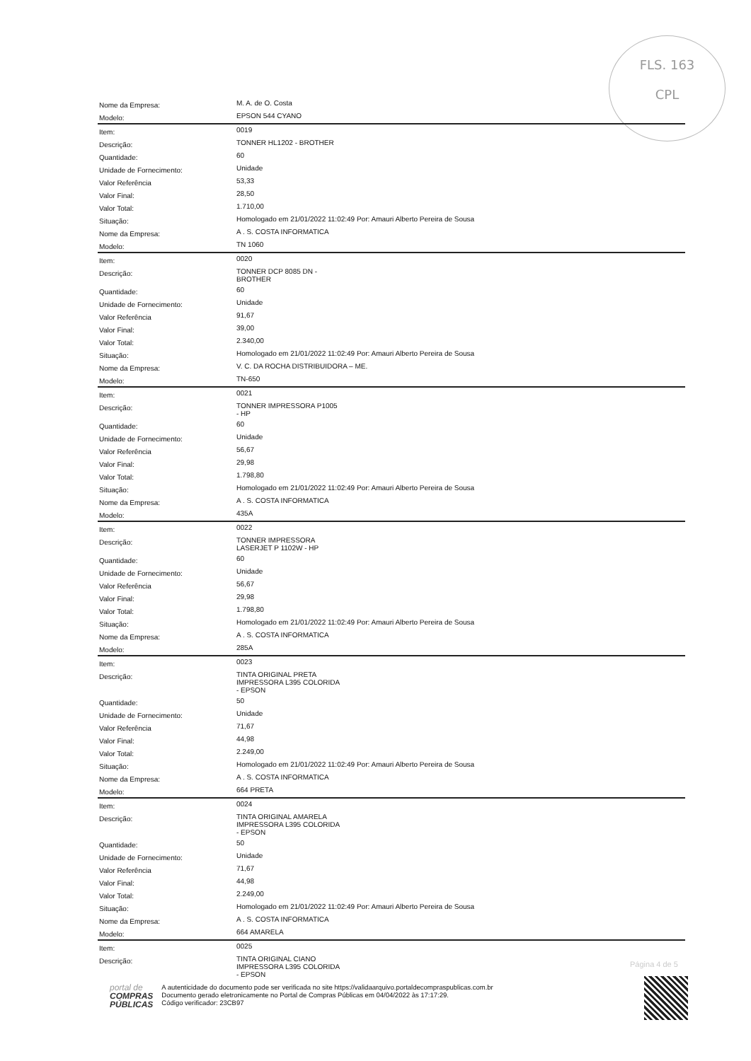FLS. 163
CPL
| Nome da Empresa: | M. A. de O. Costa |
| Modelo: | EPSON 544 CYANO |
| Item: | 0019 |
| Descrição: | TONNER HL1202 - BROTHER |
| Quantidade: | 60 |
| Unidade de Fornecimento: | Unidade |
| Valor Referência | 53,33 |
| Valor Final: | 28,50 |
| Valor Total: | 1.710,00 |
| Situação: | Homologado em 21/01/2022 11:02:49 Por: Amauri Alberto Pereira de Sousa |
| Nome da Empresa: | A . S. COSTA INFORMATICA |
| Modelo: | TN 1060 |
| Item: | 0020 |
| Descrição: | TONNER DCP 8085 DN - BROTHER |
| Quantidade: | 60 |
| Unidade de Fornecimento: | Unidade |
| Valor Referência | 91,67 |
| Valor Final: | 39,00 |
| Valor Total: | 2.340,00 |
| Situação: | Homologado em 21/01/2022 11:02:49 Por: Amauri Alberto Pereira de Sousa |
| Nome da Empresa: | V. C. DA ROCHA DISTRIBUIDORA – ME. |
| Modelo: | TN-650 |
| Item: | 0021 |
| Descrição: | TONNER IMPRESSORA P1005 - HP |
| Quantidade: | 60 |
| Unidade de Fornecimento: | Unidade |
| Valor Referência | 56,67 |
| Valor Final: | 29,98 |
| Valor Total: | 1.798,80 |
| Situação: | Homologado em 21/01/2022 11:02:49 Por: Amauri Alberto Pereira de Sousa |
| Nome da Empresa: | A . S. COSTA INFORMATICA |
| Modelo: | 435A |
| Item: | 0022 |
| Descrição: | TONNER IMPRESSORA LASERJET P 1102W - HP |
| Quantidade: | 60 |
| Unidade de Fornecimento: | Unidade |
| Valor Referência | 56,67 |
| Valor Final: | 29,98 |
| Valor Total: | 1.798,80 |
| Situação: | Homologado em 21/01/2022 11:02:49 Por: Amauri Alberto Pereira de Sousa |
| Nome da Empresa: | A . S. COSTA INFORMATICA |
| Modelo: | 285A |
| Item: | 0023 |
| Descrição: | TINTA ORIGINAL PRETA IMPRESSORA L395 COLORIDA - EPSON |
| Quantidade: | 50 |
| Unidade de Fornecimento: | Unidade |
| Valor Referência | 71,67 |
| Valor Final: | 44,98 |
| Valor Total: | 2.249,00 |
| Situação: | Homologado em 21/01/2022 11:02:49 Por: Amauri Alberto Pereira de Sousa |
| Nome da Empresa: | A . S. COSTA INFORMATICA |
| Modelo: | 664 PRETA |
| Item: | 0024 |
| Descrição: | TINTA ORIGINAL AMARELA IMPRESSORA L395 COLORIDA - EPSON |
| Quantidade: | 50 |
| Unidade de Fornecimento: | Unidade |
| Valor Referência | 71,67 |
| Valor Final: | 44,98 |
| Valor Total: | 2.249,00 |
| Situação: | Homologado em 21/01/2022 11:02:49 Por: Amauri Alberto Pereira de Sousa |
| Nome da Empresa: | A . S. COSTA INFORMATICA |
| Modelo: | 664 AMARELA |
| Item: | 0025 |
| Descrição: | TINTA ORIGINAL CIANO IMPRESSORA L395 COLORIDA - EPSON |
Página 4 de 5
portal de
COMPRAS
PÚBLICAS
A autenticidade do documento pode ser verificada no site https://validaarquivo.portaldecompraspublicas.com.br
Documento gerado eletronicamente no Portal de Compras Públicas em 04/04/2022 às 17:17:29.
Código verificador: 23CB97